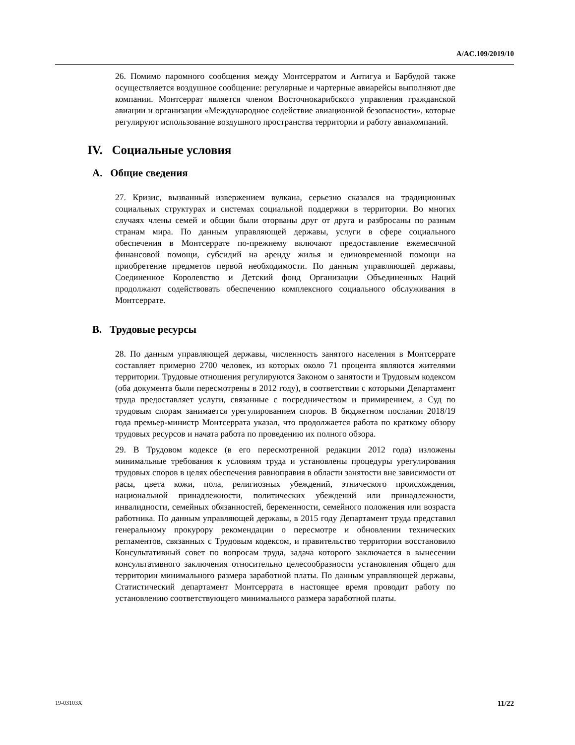A/AC.109/2019/10
26. Помимо паромного сообщения между Монтсерратом и Антигуа и Барбудой также осуществляется воздушное сообщение: регулярные и чартерные авиарейсы выполняют две компании. Монтсеррат является членом Восточнокарибского управления гражданской авиации и организации «Международное содействие авиационной безопасности», которые регулируют использование воздушного пространства территории и работу авиакомпаний.
IV. Социальные условия
A. Общие сведения
27. Кризис, вызванный извержением вулкана, серьезно сказался на традиционных социальных структурах и системах социальной поддержки в территории. Во многих случаях члены семей и общин были оторваны друг от друга и разбросаны по разным странам мира. По данным управляющей державы, услуги в сфере социального обеспечения в Монтсеррате по-прежнему включают предоставление ежемесячной финансовой помощи, субсидий на аренду жилья и единовременной помощи на приобретение предметов первой необходимости. По данным управляющей державы, Соединенное Королевство и Детский фонд Организации Объединенных Наций продолжают содействовать обеспечению комплексного социального обслуживания в Монтсеррате.
B. Трудовые ресурсы
28. По данным управляющей державы, численность занятого населения в Монтсеррате составляет примерно 2700 человек, из которых около 71 процента являются жителями территории. Трудовые отношения регулируются Законом о занятости и Трудовым кодексом (оба документа были пересмотрены в 2012 году), в соответствии с которыми Департамент труда предоставляет услуги, связанные с посредничеством и примирением, а Суд по трудовым спорам занимается урегулированием споров. В бюджетном послании 2018/19 года премьер-министр Монтсеррата указал, что продолжается работа по краткому обзору трудовых ресурсов и начата работа по проведению их полного обзора.
29. В Трудовом кодексе (в его пересмотренной редакции 2012 года) изложены минимальные требования к условиям труда и установлены процедуры урегулирования трудовых споров в целях обеспечения равноправия в области занятости вне зависимости от расы, цвета кожи, пола, религиозных убеждений, этнического происхождения, национальной принадлежности, политических убеждений или принадлежности, инвалидности, семейных обязанностей, беременности, семейного положения или возраста работника. По данным управляющей державы, в 2015 году Департамент труда представил генеральному прокурору рекомендации о пересмотре и обновлении технических регламентов, связанных с Трудовым кодексом, и правительство территории восстановило Консультативный совет по вопросам труда, задача которого заключается в вынесении консультативного заключения относительно целесообразности установления общего для территории минимального размера заработной платы. По данным управляющей державы, Статистический департамент Монтсеррата в настоящее время проводит работу по установлению соответствующего минимального размера заработной платы.
19-03103X 11/22